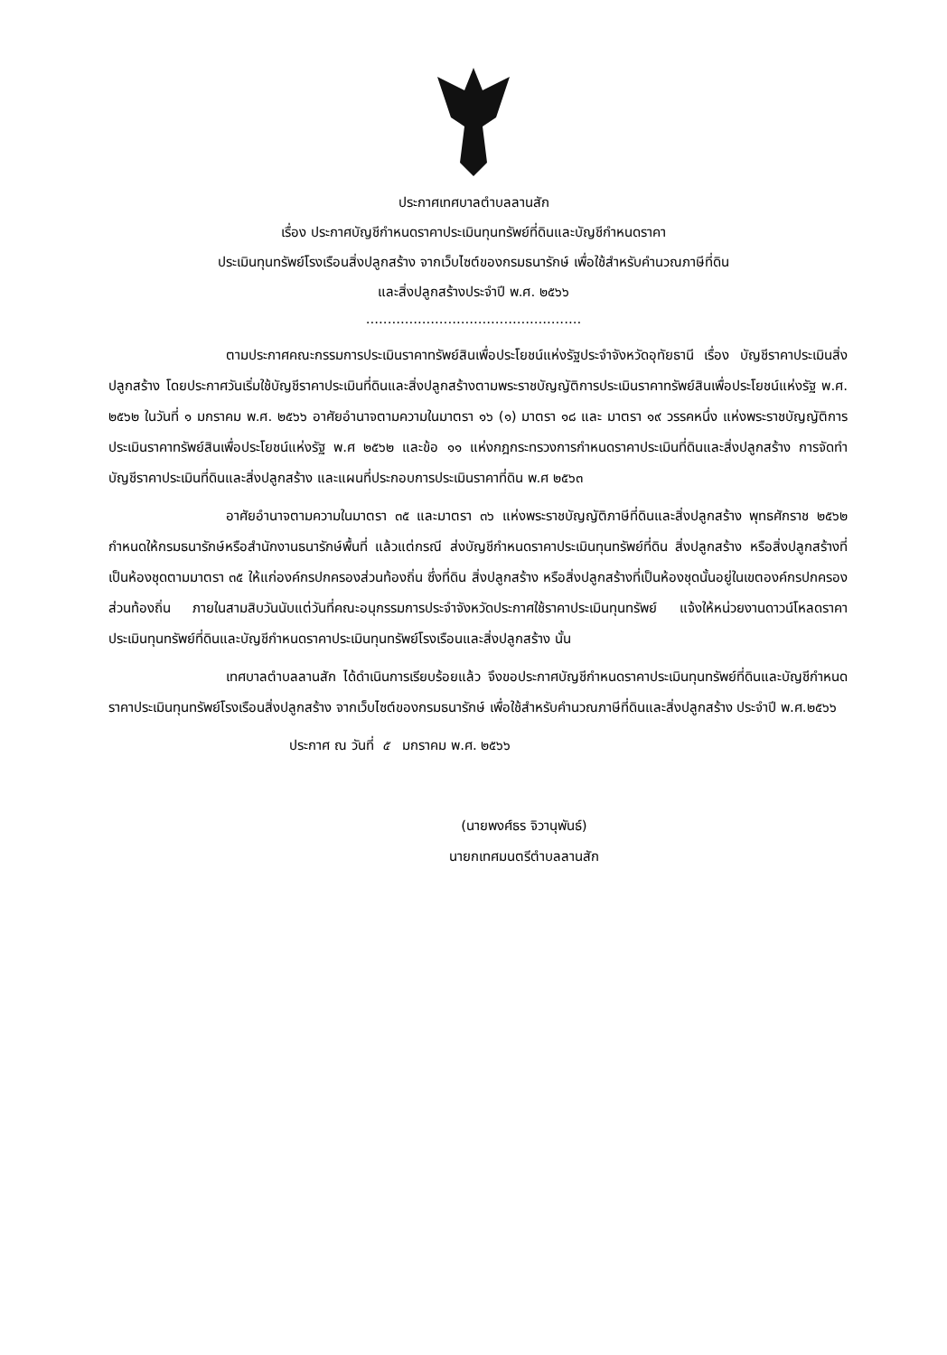ประกาศเทศบาลตำบลลานสัก
เรื่อง ประกาศบัญชีกำหนดราคาประเมินทุนทรัพย์ที่ดินและบัญชีกำหนดราคา
ประเมินทุนทรัพย์โรงเรือนสิ่งปลูกสร้าง จากเว็บไซต์ของกรมธนารักษ์ เพื่อใช้สำหรับคำนวณภาษีที่ดิน
และสิ่งปลูกสร้างประจำปี พ.ศ. ๒๕๖๖
..................................................
ตามประกาศคณะกรรมการประเมินราคาทรัพย์สินเพื่อประโยชน์แห่งรัฐประจำจังหวัดอุทัยธานี เรื่อง บัญชีราคาประเมินสิ่งปลูกสร้าง โดยประกาศวันเริ่มใช้บัญชีราคาประเมินที่ดินและสิ่งปลูกสร้างตามพระราชบัญญัติการประเมินราคาทรัพย์สินเพื่อประโยชน์แห่งรัฐ พ.ศ. ๒๕๖๒ ในวันที่ ๑ มกราคม พ.ศ. ๒๕๖๖ อาศัยอำนาจตามความในมาตรา ๑๖ (๑) มาตรา ๑๘ และ มาตรา ๑๙ วรรคหนึ่ง แห่งพระราชบัญญัติการประเมินราคาทรัพย์สินเพื่อประโยชน์แห่งรัฐ พ.ศ ๒๕๖๒ และข้อ ๑๑ แห่งกฎกระทรวงการกำหนดราคาประเมินที่ดินและสิ่งปลูกสร้าง การจัดทำบัญชีราคาประเมินที่ดินและสิ่งปลูกสร้าง และแผนที่ประกอบการประเมินราคาที่ดิน พ.ศ ๒๕๖๓
อาศัยอำนาจตามความในมาตรา ๓๕ และมาตรา ๓๖ แห่งพระราชบัญญัติภาษีที่ดินและสิ่งปลูกสร้าง พุทธศักราช ๒๕๖๒ กำหนดให้กรมธนารักษ์หรือสำนักงานธนารักษ์พื้นที่ แล้วแต่กรณี ส่งบัญชีกำหนดราคาประเมินทุนทรัพย์ที่ดิน สิ่งปลูกสร้าง หรือสิ่งปลูกสร้างที่เป็นห้องชุดตามมาตรา ๓๕ ให้แก่องค์กรปกครองส่วนท้องถิ่น ซึ่งที่ดิน สิ่งปลูกสร้าง หรือสิ่งปลูกสร้างที่เป็นห้องชุดนั้นอยู่ในเขตองค์กรปกครองส่วนท้องถิ่น ภายในสามสิบวันนับแต่วันที่คณะอนุกรรมการประจำจังหวัดประกาศใช้ราคาประเมินทุนทรัพย์ แจ้งให้หน่วยงานดาวน์โหลดราคาประเมินทุนทรัพย์ที่ดินและบัญชีกำหนดราคาประเมินทุนทรัพย์โรงเรือนและสิ่งปลูกสร้าง นั้น
เทศบาลตำบลลานสัก ได้ดำเนินการเรียบร้อยแล้ว จึงขอประกาศบัญชีกำหนดราคาประเมินทุนทรัพย์ที่ดินและบัญชีกำหนดราคาประเมินทุนทรัพย์โรงเรือนสิ่งปลูกสร้าง จากเว็บไซต์ของกรมธนารักษ์ เพื่อใช้สำหรับคำนวณภาษีที่ดินและสิ่งปลูกสร้าง ประจำปี พ.ศ.๒๕๖๖
ประกาศ ณ วันที่ ๕ มกราคม พ.ศ. ๒๕๖๖
(นายพงศ์ธร จิวานุพันธ์)
นายกเทศมนตรีตำบลลานสัก